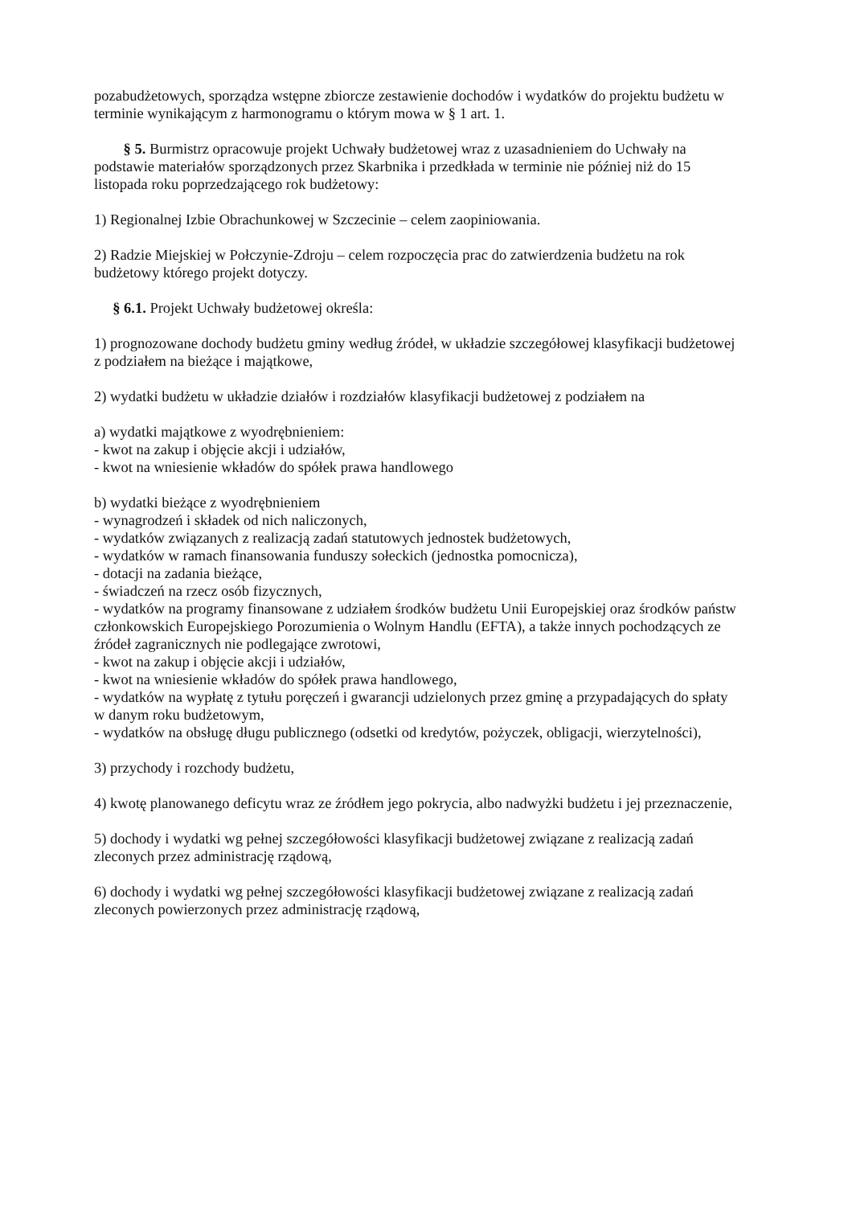pozabudżetowych, sporządza wstępne zbiorcze zestawienie dochodów i wydatków do projektu budżetu w terminie wynikającym z harmonogramu o którym mowa w § 1 art. 1.
§ 5. Burmistrz opracowuje projekt Uchwały budżetowej wraz z uzasadnieniem do Uchwały na podstawie materiałów sporządzonych przez Skarbnika i przedkłada w terminie nie później niż do 15 listopada roku poprzedzającego rok budżetowy:
1) Regionalnej Izbie Obrachunkowej w Szczecinie – celem zaopiniowania.
2) Radzie Miejskiej w Połczynie-Zdroju – celem rozpoczęcia prac do zatwierdzenia budżetu na rok budżetowy którego projekt dotyczy.
§ 6.1. Projekt Uchwały budżetowej określa:
1) prognozowane dochody budżetu gminy według źródeł, w układzie szczegółowej klasyfikacji budżetowej z podziałem na bieżące i majątkowe,
2) wydatki budżetu w układzie działów i rozdziałów klasyfikacji budżetowej z podziałem na
a) wydatki majątkowe z wyodrębnieniem:
- kwot na zakup i objęcie akcji i udziałów,
- kwot na wniesienie wkładów do spółek prawa handlowego
b) wydatki bieżące z wyodrębnieniem
- wynagrodzeń i składek od nich naliczonych,
- wydatków związanych z realizacją zadań statutowych jednostek budżetowych,
- wydatków w ramach finansowania funduszy sołeckich (jednostka pomocnicza),
- dotacji na zadania bieżące,
- świadczeń na rzecz osób fizycznych,
- wydatków na programy finansowane z udziałem środków budżetu Unii Europejskiej oraz środków państw członkowskich Europejskiego Porozumienia o Wolnym Handlu (EFTA), a także innych pochodzących ze źródeł zagranicznych nie podlegające zwrotowi,
- kwot na zakup i objęcie akcji i udziałów,
- kwot na wniesienie wkładów do spółek prawa handlowego,
- wydatków na wypłatę z tytułu poręczeń i gwarancji udzielonych przez gminę a przypadających do spłaty w danym roku budżetowym,
- wydatków na obsługę długu publicznego (odsetki od kredytów, pożyczek, obligacji, wierzytelności),
3) przychody i rozchody budżetu,
4) kwotę planowanego deficytu wraz ze źródłem jego pokrycia, albo nadwyżki budżetu i jej przeznaczenie,
5) dochody i wydatki wg pełnej szczegółowości klasyfikacji budżetowej związane z realizacją zadań zleconych przez administrację rządową,
6) dochody i wydatki wg pełnej szczegółowości klasyfikacji budżetowej związane z realizacją zadań zleconych powierzonych przez administrację rządową,